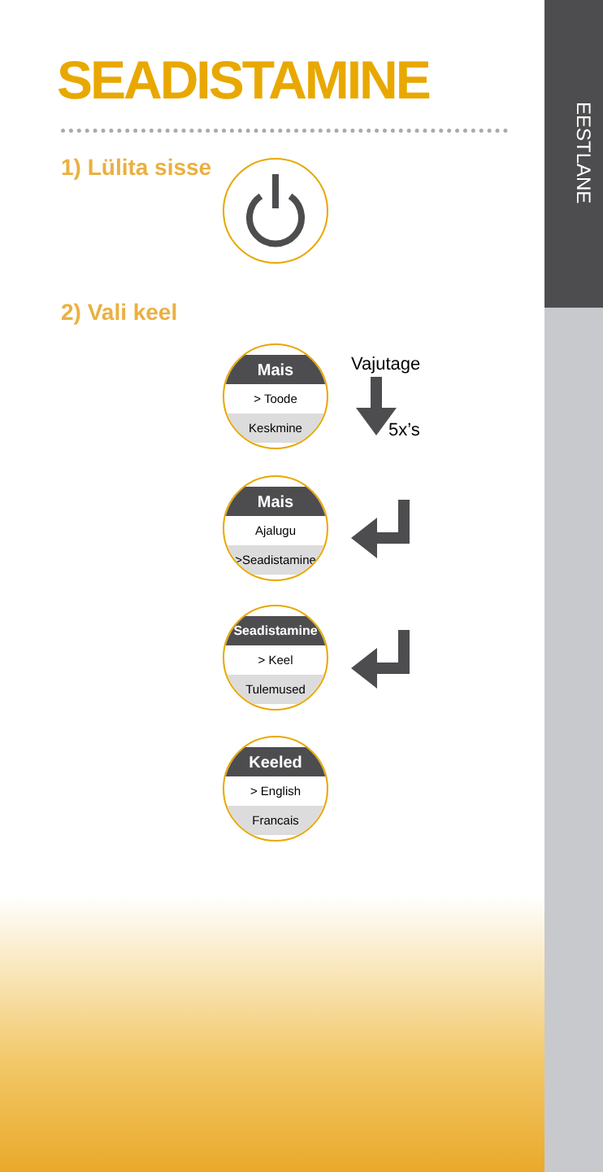EESTLANE
SEADISTAMINE
1) Lülita sisse
2) Vali keel
Mais
> Toode
Keskmine
Vajutage
5x’s
Mais
Ajalugu
>Seadistamine
Seadistamine
> Keel
Tulemused
Keeled
> English
Francais